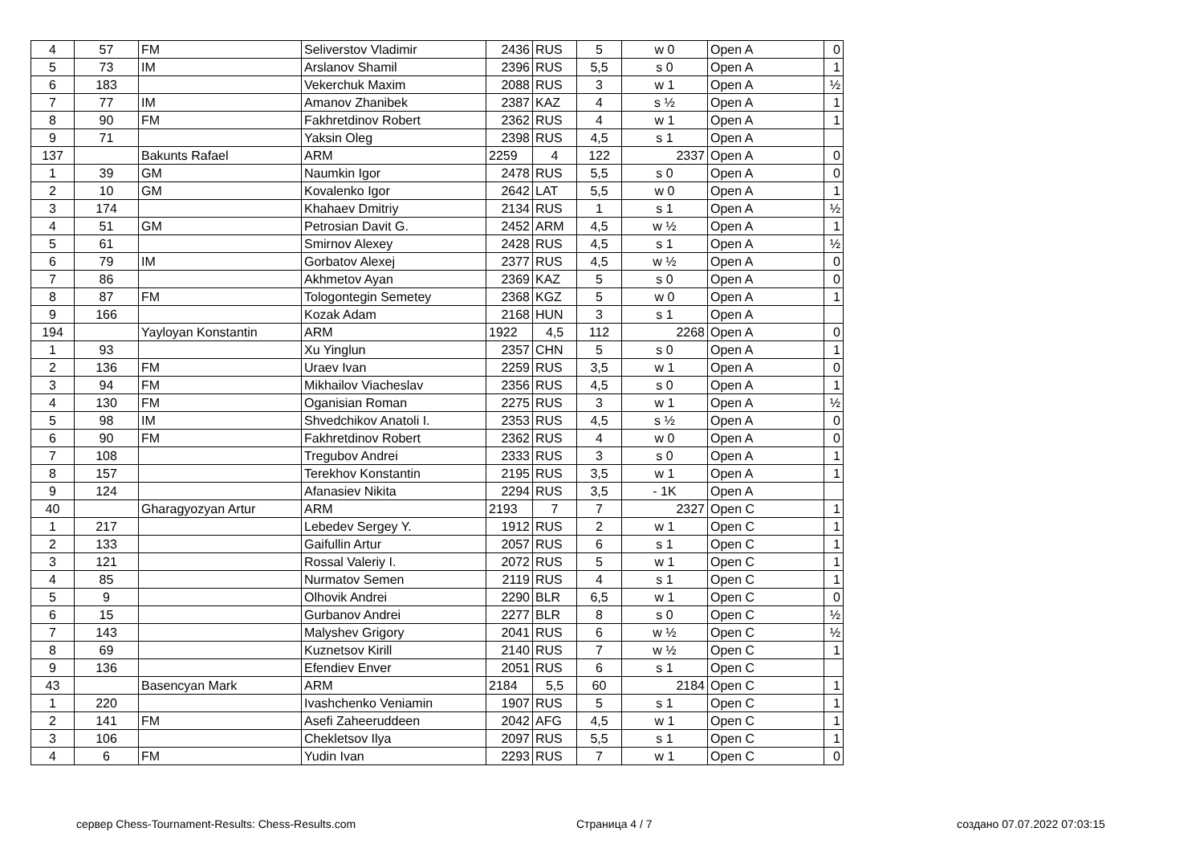| 4 | 57 | FM | Seliverstov Vladimir | 2436 | RUS | 5 | w 0 | Open A | 0 |
| 5 | 73 | IM | Arslanov Shamil | 2396 | RUS | 5,5 | s 0 | Open A | 1 |
| 6 | 183 | | Vekerchuk Maxim | 2088 | RUS | 3 | w 1 | Open A | ½ |
| 7 | 77 | IM | Amanov Zhanibek | 2387 | KAZ | 4 | s ½ | Open A | 1 |
| 8 | 90 | FM | Fakhretdinov Robert | 2362 | RUS | 4 | w 1 | Open A | 1 |
| 9 | 71 | | Yaksin Oleg | 2398 | RUS | 4,5 | s 1 | Open A | |
| 137 | | Bakunts Rafael | ARM | 2259 | 4 | 122 | 2337 | Open A | 0 |
| 1 | 39 | GM | Naumkin Igor | 2478 | RUS | 5,5 | s 0 | Open A | 0 |
| 2 | 10 | GM | Kovalenko Igor | 2642 | LAT | 5,5 | w 0 | Open A | 1 |
| 3 | 174 | | Khahaev Dmitriy | 2134 | RUS | 1 | s 1 | Open A | ½ |
| 4 | 51 | GM | Petrosian Davit G. | 2452 | ARM | 4,5 | w ½ | Open A | 1 |
| 5 | 61 | | Smirnov Alexey | 2428 | RUS | 4,5 | s 1 | Open A | ½ |
| 6 | 79 | IM | Gorbatov Alexej | 2377 | RUS | 4,5 | w ½ | Open A | 0 |
| 7 | 86 | | Akhmetov Ayan | 2369 | KAZ | 5 | s 0 | Open A | 0 |
| 8 | 87 | FM | Tologontegin Semetey | 2368 | KGZ | 5 | w 0 | Open A | 1 |
| 9 | 166 | | Kozak Adam | 2168 | HUN | 3 | s 1 | Open A | |
| 194 | | Yayloyan Konstantin | ARM | 1922 | 4,5 | 112 | 2268 | Open A | 0 |
| 1 | 93 | | Xu Yinglun | 2357 | CHN | 5 | s 0 | Open A | 1 |
| 2 | 136 | FM | Uraev Ivan | 2259 | RUS | 3,5 | w 1 | Open A | 0 |
| 3 | 94 | FM | Mikhailov Viacheslav | 2356 | RUS | 4,5 | s 0 | Open A | 1 |
| 4 | 130 | FM | Oganisian Roman | 2275 | RUS | 3 | w 1 | Open A | ½ |
| 5 | 98 | IM | Shvedchikov Anatoli I. | 2353 | RUS | 4,5 | s ½ | Open A | 0 |
| 6 | 90 | FM | Fakhretdinov Robert | 2362 | RUS | 4 | w 0 | Open A | 0 |
| 7 | 108 | | Tregubov Andrei | 2333 | RUS | 3 | s 0 | Open A | 1 |
| 8 | 157 | | Terekhov Konstantin | 2195 | RUS | 3,5 | w 1 | Open A | 1 |
| 9 | 124 | | Afanasiev Nikita | 2294 | RUS | 3,5 | - 1K | Open A | |
| 40 | | Gharagyozyan Artur | ARM | 2193 | 7 | 7 | 2327 | Open C | 1 |
| 1 | 217 | | Lebedev Sergey Y. | 1912 | RUS | 2 | w 1 | Open C | 1 |
| 2 | 133 | | Gaifullin Artur | 2057 | RUS | 6 | s 1 | Open C | 1 |
| 3 | 121 | | Rossal Valeriy I. | 2072 | RUS | 5 | w 1 | Open C | 1 |
| 4 | 85 | | Nurmatov Semen | 2119 | RUS | 4 | s 1 | Open C | 1 |
| 5 | 9 | | Olhovik Andrei | 2290 | BLR | 6,5 | w 1 | Open C | 0 |
| 6 | 15 | | Gurbanov Andrei | 2277 | BLR | 8 | s 0 | Open C | ½ |
| 7 | 143 | | Malyshev Grigory | 2041 | RUS | 6 | w ½ | Open C | ½ |
| 8 | 69 | | Kuznetsov Kirill | 2140 | RUS | 7 | w ½ | Open C | 1 |
| 9 | 136 | | Efendiev Enver | 2051 | RUS | 6 | s 1 | Open C | |
| 43 | | Basencyan Mark | ARM | 2184 | 5,5 | 60 | 2184 | Open C | 1 |
| 1 | 220 | | Ivashchenko Veniamin | 1907 | RUS | 5 | s 1 | Open C | 1 |
| 2 | 141 | FM | Asefi Zaheeruddeen | 2042 | AFG | 4,5 | w 1 | Open C | 1 |
| 3 | 106 | | Chekletsov Ilya | 2097 | RUS | 5,5 | s 1 | Open C | 1 |
| 4 | 6 | FM | Yudin Ivan | 2293 | RUS | 7 | w 1 | Open C | 0 |
сервер Chess-Tournament-Results: Chess-Results.com Страница 4 / 7 создано 07.07.2022 07:03:15